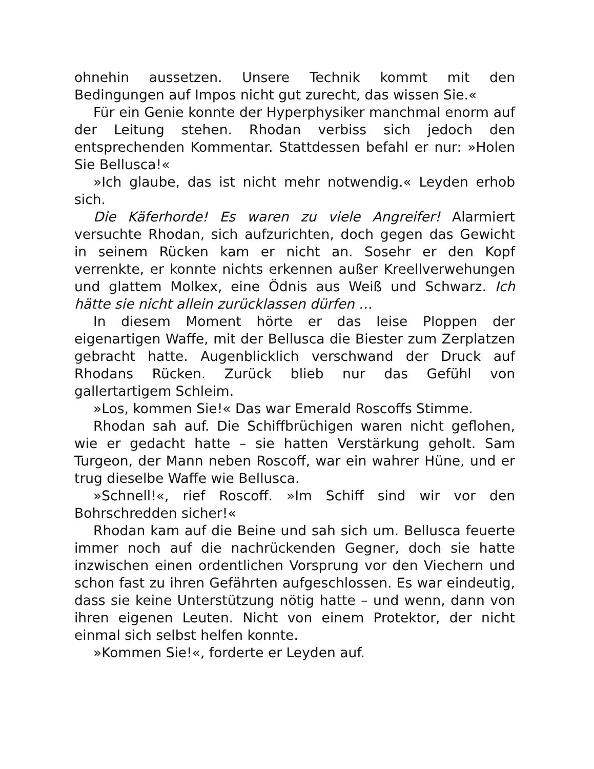ohnehin aussetzen. Unsere Technik kommt mit den Bedingungen auf Impos nicht gut zurecht, das wissen Sie.«
Für ein Genie konnte der Hyperphysiker manchmal enorm auf der Leitung stehen. Rhodan verbiss sich jedoch den entsprechenden Kommentar. Stattdessen befahl er nur: »Holen Sie Bellusca!«
»Ich glaube, das ist nicht mehr notwendig.« Leyden erhob sich.
Die Käferhorde! Es waren zu viele Angreifer! Alarmiert versuchte Rhodan, sich aufzurichten, doch gegen das Gewicht in seinem Rücken kam er nicht an. Sosehr er den Kopf verrenkte, er konnte nichts erkennen außer Kreellverwehungen und glattem Molkex, eine Ödnis aus Weiß und Schwarz. Ich hätte sie nicht allein zurücklassen dürfen …
In diesem Moment hörte er das leise Ploppen der eigenartigen Waffe, mit der Bellusca die Biester zum Zerplatzen gebracht hatte. Augenblicklich verschwand der Druck auf Rhodans Rücken. Zurück blieb nur das Gefühl von gallertartigem Schleim.
»Los, kommen Sie!« Das war Emerald Roscoffs Stimme.
Rhodan sah auf. Die Schiffbrüchigen waren nicht geflohen, wie er gedacht hatte – sie hatten Verstärkung geholt. Sam Turgeon, der Mann neben Roscoff, war ein wahrer Hüne, und er trug dieselbe Waffe wie Bellusca.
»Schnell!«, rief Roscoff. »Im Schiff sind wir vor den Bohrschredden sicher!«
Rhodan kam auf die Beine und sah sich um. Bellusca feuerte immer noch auf die nachrückenden Gegner, doch sie hatte inzwischen einen ordentlichen Vorsprung vor den Viechern und schon fast zu ihren Gefährten aufgeschlossen. Es war eindeutig, dass sie keine Unterstützung nötig hatte – und wenn, dann von ihren eigenen Leuten. Nicht von einem Protektor, der nicht einmal sich selbst helfen konnte.
»Kommen Sie!«, forderte er Leyden auf.